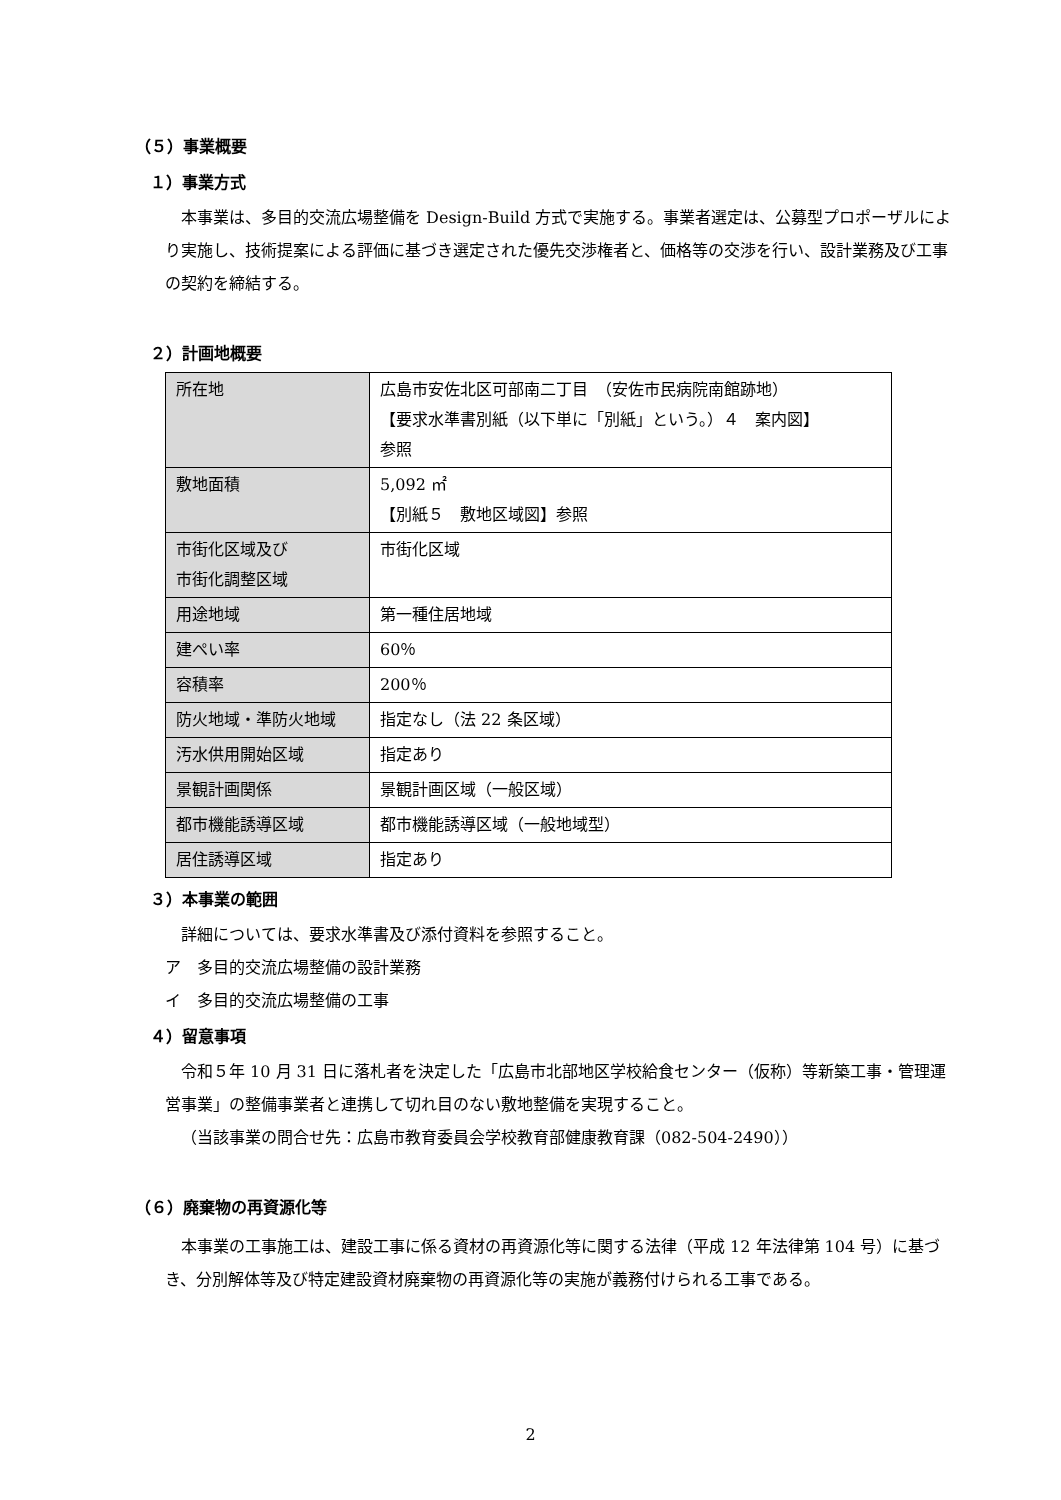（５）事業概要
１）事業方式
本事業は、多目的交流広場整備を Design-Build 方式で実施する。事業者選定は、公募型プロポーザルにより実施し、技術提案による評価に基づき選定された優先交渉権者と、価格等の交渉を行い、設計業務及び工事の契約を締結する。
２）計画地概要
| 所在地 | 広島市安佐北区可部南二丁目 （安佐市民病院南館跡地） 【要求水準書別紙（以下単に「別紙」という。）４ 案内図】 参照 |
| 敷地面積 | 5,092 ㎡ 【別紙５ 敷地区域図】参照 |
| 市街化区域及び 市街化調整区域 | 市街化区域 |
| 用途地域 | 第一種住居地域 |
| 建ぺい率 | 60％ |
| 容積率 | 200％ |
| 防火地域・準防火地域 | 指定なし（法 22 条区域） |
| 汚水供用開始区域 | 指定あり |
| 景観計画関係 | 景観計画区域（一般区域） |
| 都市機能誘導区域 | 都市機能誘導区域（一般地域型） |
| 居住誘導区域 | 指定あり |
３）本事業の範囲
詳細については、要求水準書及び添付資料を参照すること。
ア　多目的交流広場整備の設計業務
イ　多目的交流広場整備の工事
４）留意事項
令和５年 10 月 31 日に落札者を決定した「広島市北部地区学校給食センター（仮称）等新築工事・管理運営事業」の整備事業者と連携して切れ目のない敷地整備を実現すること。
（当該事業の問合せ先：広島市教育委員会学校教育部健康教育課（082-504-2490））
（６）廃棄物の再資源化等
本事業の工事施工は、建設工事に係る資材の再資源化等に関する法律（平成 12 年法律第 104 号）に基づき、分別解体等及び特定建設資材廃棄物の再資源化等の実施が義務付けられる工事である。
2